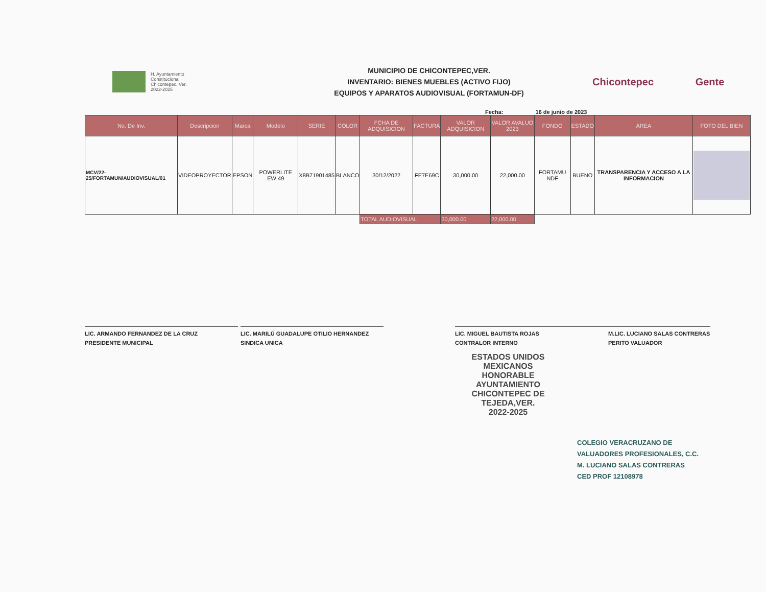H. Ayuntamiento
Constitucional
Chicontepec, Ver.
2022-2025
MUNICIPIO DE CHICONTEPEC,VER.
INVENTARIO: BIENES MUEBLES (ACTIVO FIJO)
EQUIPOS Y APARATOS AUDIOVISUAL (FORTAMUN-DF)
Chicontepec
Gente
Fecha: 16 de junio de 2023
| No. De Inv. | Descripcion | Marca | Modelo | SERIE | COLOR | FCHA DE ADQUISICION | FACTURA | VALOR ADQUISICION | VALOR AVALUO 2023 | FONDO | ESTADO | AREA | FOTO DEL BIEN |
| --- | --- | --- | --- | --- | --- | --- | --- | --- | --- | --- | --- | --- | --- |
| MCV/22-25/FORTAMUN/AUDIOVISUAL/01 | VIDEOPROYECTOR | EPSON | POWERLITE EW 49 | X8B71901485 | BLANCO | 30/12/2022 | FE7E69C | 30,000.00 | 22,000.00 | FORTAMU NDF | BUENO | TRANSPARENCIA Y ACCESO A LA INFORMACION | |
| | | | | | | TOTAL AUDIOVISUAL | | 30,000.00 | 22,000.00 | | | | |
LIC. ARMANDO FERNANDEZ DE LA CRUZ
PRESIDENTE MUNICIPAL
LIC. MARILÚ GUADALUPE OTILIO HERNANDEZ
SINDICA UNICA
LIC. MIGUEL BAUTISTA ROJAS
CONTRALOR INTERNO
M.LIC. LUCIANO SALAS CONTRERAS
PERITO VALUADOR
ESTADOS UNIDOS MEXICANOS
HONORABLE AYUNTAMIENTO
CHICONTEPEC DE TEJEDA,VER.
2022-2025
COLEGIO VERACRUZANO DE
VALUADORES PROFESIONALES, C.C.
M. LUCIANO SALAS CONTRERAS
CED PROF 12108978